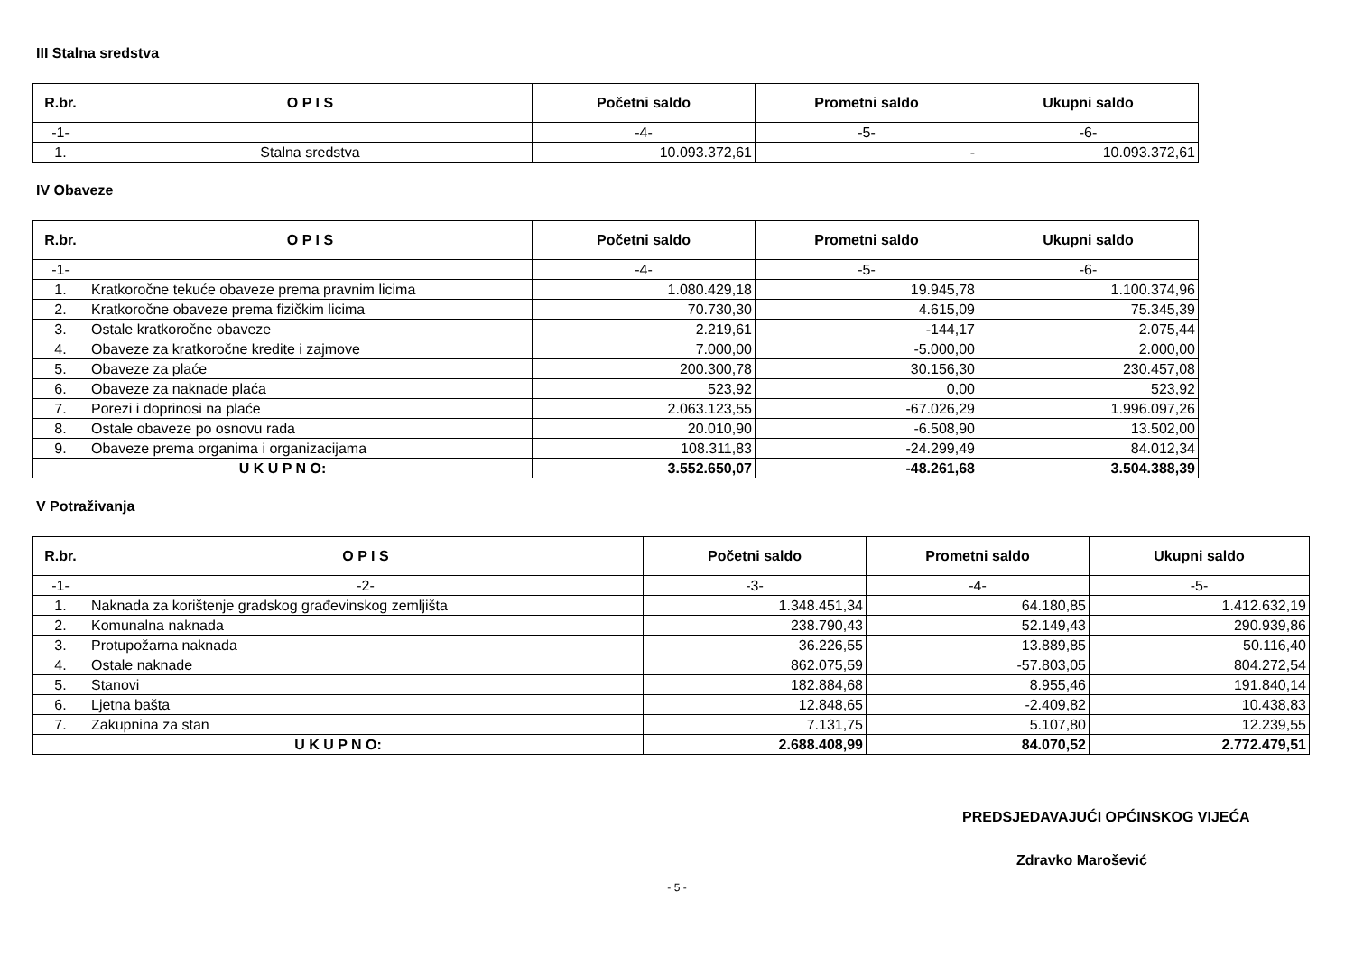III Stalna sredstva
| R.br. | O P I S | Početni saldo | Prometni saldo | Ukupni saldo |
| --- | --- | --- | --- | --- |
| -1- | | -4- | -5- | -6- |
| 1. | Stalna sredstva | 10.093.372,61 | - | 10.093.372,61 |
IV Obaveze
| R.br. | O P I S | Početni saldo | Prometni saldo | Ukupni saldo |
| --- | --- | --- | --- | --- |
| -1- | | -4- | -5- | -6- |
| 1. | Kratkoročne tekuće obaveze prema pravnim licima | 1.080.429,18 | 19.945,78 | 1.100.374,96 |
| 2. | Kratkoročne obaveze prema fizičkim licima | 70.730,30 | 4.615,09 | 75.345,39 |
| 3. | Ostale kratkoročne obaveze | 2.219,61 | -144,17 | 2.075,44 |
| 4. | Obaveze za kratkoročne kredite i zajmove | 7.000,00 | -5.000,00 | 2.000,00 |
| 5. | Obaveze za plaće | 200.300,78 | 30.156,30 | 230.457,08 |
| 6. | Obaveze za naknade plaća | 523,92 | 0,00 | 523,92 |
| 7. | Porezi i doprinosi na plaće | 2.063.123,55 | -67.026,29 | 1.996.097,26 |
| 8. | Ostale obaveze po osnovu rada | 20.010,90 | -6.508,90 | 13.502,00 |
| 9. | Obaveze prema organima i organizacijama | 108.311,83 | -24.299,49 | 84.012,34 |
| U K U P N O: | | 3.552.650,07 | -48.261,68 | 3.504.388,39 |
V Potraživanja
| R.br. | O P I S | Početni saldo | Prometni saldo | Ukupni saldo |
| --- | --- | --- | --- | --- |
| -1- | -2- | -3- | -4- | -5- |
| 1. | Naknada za korištenje gradskog građevinskog zemljišta | 1.348.451,34 | 64.180,85 | 1.412.632,19 |
| 2. | Komunalna naknada | 238.790,43 | 52.149,43 | 290.939,86 |
| 3. | Protupožarna naknada | 36.226,55 | 13.889,85 | 50.116,40 |
| 4. | Ostale naknade | 862.075,59 | -57.803,05 | 804.272,54 |
| 5. | Stanovi | 182.884,68 | 8.955,46 | 191.840,14 |
| 6. | Ljetna bašta | 12.848,65 | -2.409,82 | 10.438,83 |
| 7. | Zakupnina za stan | 7.131,75 | 5.107,80 | 12.239,55 |
| U K U P N O: | | 2.688.408,99 | 84.070,52 | 2.772.479,51 |
PREDSJEDAVAJUĆI OPĆINSKOG VIJEĆA
Zdravko Marošević
- 5 -